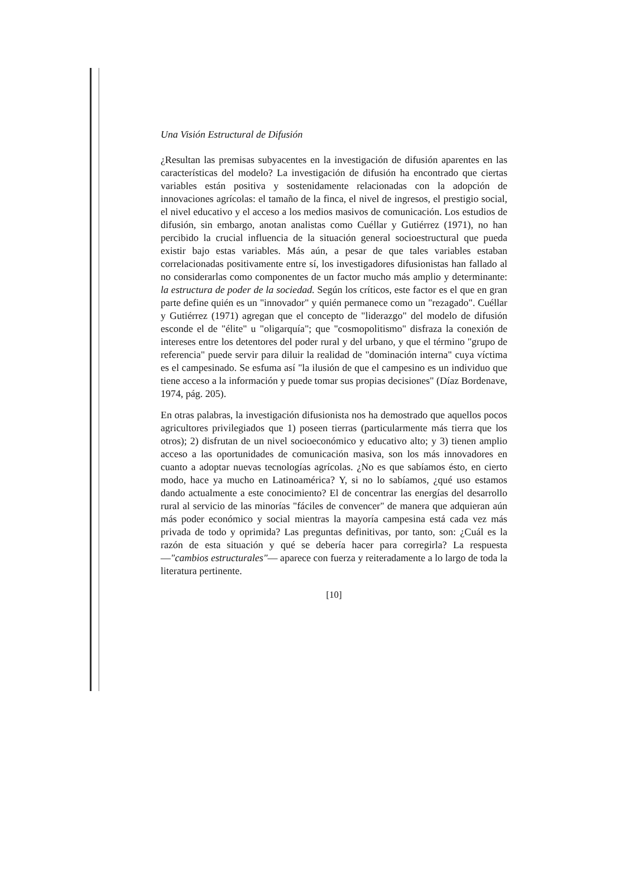Una Visión Estructural de Difusión
¿Resultan las premisas subyacentes en la investigación de difusión aparentes en las características del modelo? La investigación de difusión ha encontrado que ciertas variables están positiva y sostenidamente relacionadas con la adopción de innovaciones agrícolas: el tamaño de la finca, el nivel de ingresos, el prestigio social, el nivel educativo y el acceso a los medios masivos de comunicación. Los estudios de difusión, sin embargo, anotan analistas como Cuéllar y Gutiérrez (1971), no han percibido la crucial influencia de la situación general socioestructural que pueda existir bajo estas variables. Más aún, a pesar de que tales variables estaban correlacionadas positivamente entre sí, los investigadores difusionistas han fallado al no considerarlas como componentes de un factor mucho más amplio y determinante: la estructura de poder de la sociedad. Según los críticos, este factor es el que en gran parte define quién es un "innovador" y quién permanece como un "rezagado". Cuéllar y Gutiérrez (1971) agregan que el concepto de "liderazgo" del modelo de difusión esconde el de "élite" u "oligarquía"; que "cosmopolitismo" disfraza la conexión de intereses entre los detentores del poder rural y del urbano, y que el término "grupo de referencia" puede servir para diluir la realidad de "dominación interna" cuya víctima es el campesinado. Se esfuma así "la ilusión de que el campesino es un individuo que tiene acceso a la información y puede tomar sus propias decisiones" (Díaz Bordenave, 1974, pág. 205).
En otras palabras, la investigación difusionista nos ha demostrado que aquellos pocos agricultores privilegiados que 1) poseen tierras (particularmente más tierra que los otros); 2) disfrutan de un nivel socioeconómico y educativo alto; y 3) tienen amplio acceso a las oportunidades de comunicación masiva, son los más innovadores en cuanto a adoptar nuevas tecnologías agrícolas. ¿No es que sabíamos ésto, en cierto modo, hace ya mucho en Latinoamérica? Y, si no lo sabíamos, ¿qué uso estamos dando actualmente a este conocimiento? El de concentrar las energías del desarrollo rural al servicio de las minorías "fáciles de convencer" de manera que adquieran aún más poder económico y social mientras la mayoría campesina está cada vez más privada de todo y oprimida? Las preguntas definitivas, por tanto, son: ¿Cuál es la razón de esta situación y qué se debería hacer para corregirla? La respuesta —"cambios estructurales"— aparece con fuerza y reiteradamente a lo largo de toda la literatura pertinente.
[10]